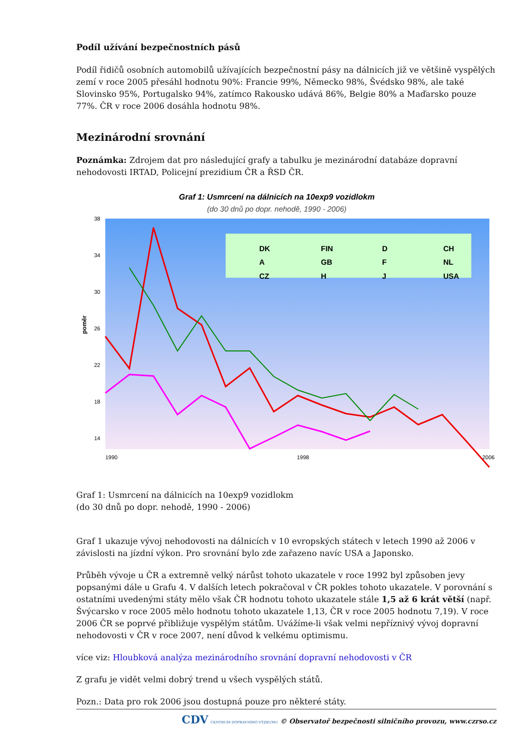Podíl užívání bezpečnostních pásů
Podíl řidičů osobních automobilů užívajících bezpečnostní pásy na dálnicích již ve většině vyspělých zemí v roce 2005 přesáhl hodnotu 90%: Francie 99%, Německo 98%, Švédsko 98%, ale také Slovinsko 95%, Portugalsko 94%, zatímco Rakousko udává 86%, Belgie 80% a Maďarsko pouze 77%. ČR v roce 2006 dosáhla hodnotu 98%.
Mezinárodní srovnání
Poznámka: Zdrojem dat pro následující grafy a tabulku je mezinárodní databáze dopravní nehodovosti IRTAD, Policejní prezidium ČR a ŘSD ČR.
Graf 1: Usmrcení na dálnicích na 10exp9 vozidlokm
(do 30 dnů po dopr. nehodě, 1990 - 2006)
poměr
38
34
30
26
22
18
14
DK
FIN
D
CH
A
GB
F
NL
CZ
H
J
USA
1990
1998
2006
Graf 1: Usmrcení na dálnicích na 10exp9 vozidlokm
(do 30 dnů po dopr. nehodě, 1990 - 2006)
Graf 1 ukazuje vývoj nehodovosti na dálnicích v 10 evropských státech v letech 1990 až 2006 v závislosti na jízdní výkon. Pro srovnání bylo zde zařazeno navíc USA a Japonsko.
Průběh vývoje u ČR a extremně velký nárůst tohoto ukazatele v roce 1992 byl způsoben jevy popsanými dále u Grafu 4. V dalších letech pokračoval v ČR pokles tohoto ukazatele. V porovnání s ostatními uvedenými státy mělo však ČR hodnotu tohoto ukazatele stále 1,5 až 6 krát větší (např. Švýcarsko v roce 2005 mělo hodnotu tohoto ukazatele 1,13, ČR v roce 2005 hodnotu 7,19). V roce 2006 ČR se poprvé přibližuje vyspělým státům. Uvážíme-li však velmi nepříznivý vývoj dopravní nehodovosti v ČR v roce 2007, není důvod k velkému optimismu.
více viz: Hloubková analýza mezinárodního srovnání dopravní nehodovosti v ČR
Z grafu je vidět velmi dobrý trend u všech vyspělých států.
Pozn.: Data pro rok 2006 jsou dostupná pouze pro některé státy.
CDV CENTRUM DOPRAVNÍHO VÝZKUMU © Observatoř bezpečnosti silničního provozu, www.czrso.cz